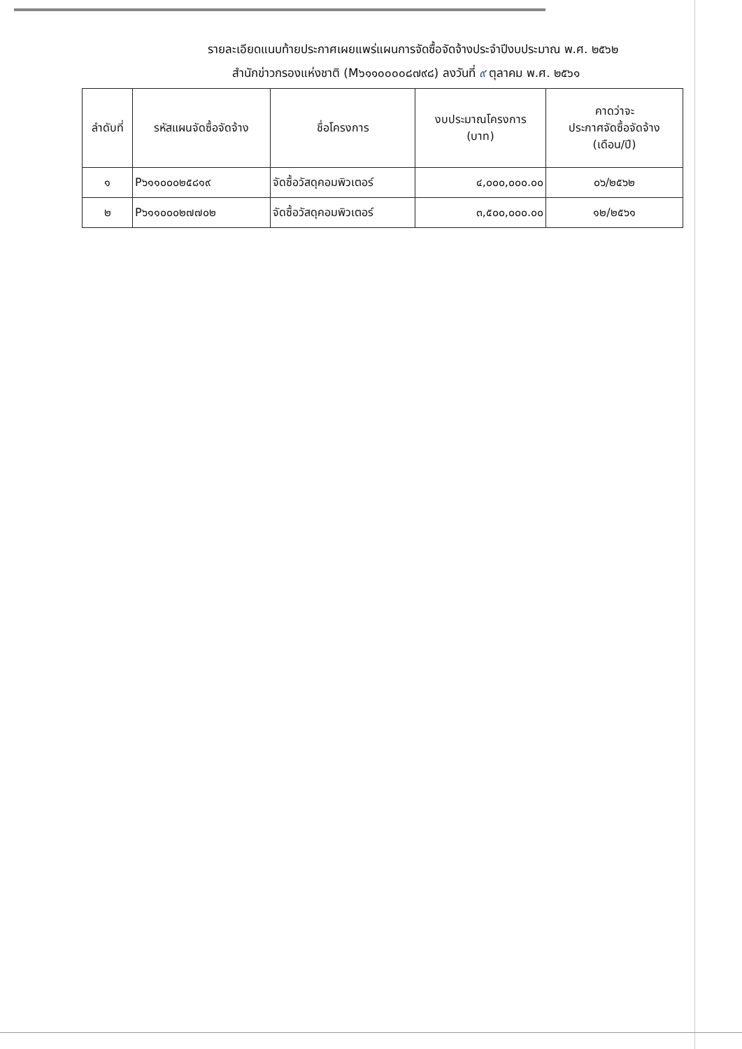รายละเอียดแนบท้ายประกาศเผยแพร่แผนการจัดซื้อจัดจ้างประจำปีงบประมาณ พ.ศ. ๒๕๖๒
สำนักข่าวกรองแห่งชาติ (M๖๑๑๐๐๐๐๘๗๙๘) ลงวันที่ ๙ ตุลาคม พ.ศ. ๒๕๖๑
| ลำดับที่ | รหัสแผนจัดซื้อจัดจ้าง | ชื่อโครงการ | งบประมาณโครงการ (บาท) | คาดว่าจะ ประกาศจัดซื้อจัดจ้าง (เดือน/ปี) |
| --- | --- | --- | --- | --- |
| ๑ | P๖๑๑๐๐๐๒๕๘๑๙ | จัดซื้อวัสดุคอมพิวเตอร์ | ๔,๐๐๐,๐๐๐.๐๐ | ๐๖/๒๕๖๒ |
| ๒ | P๖๑๑๐๐๐๒๗๗๐๒ | จัดซื้อวัสดุคอมพิวเตอร์ | ๓,๕๐๐,๐๐๐.๐๐ | ๑๒/๒๕๖๑ |